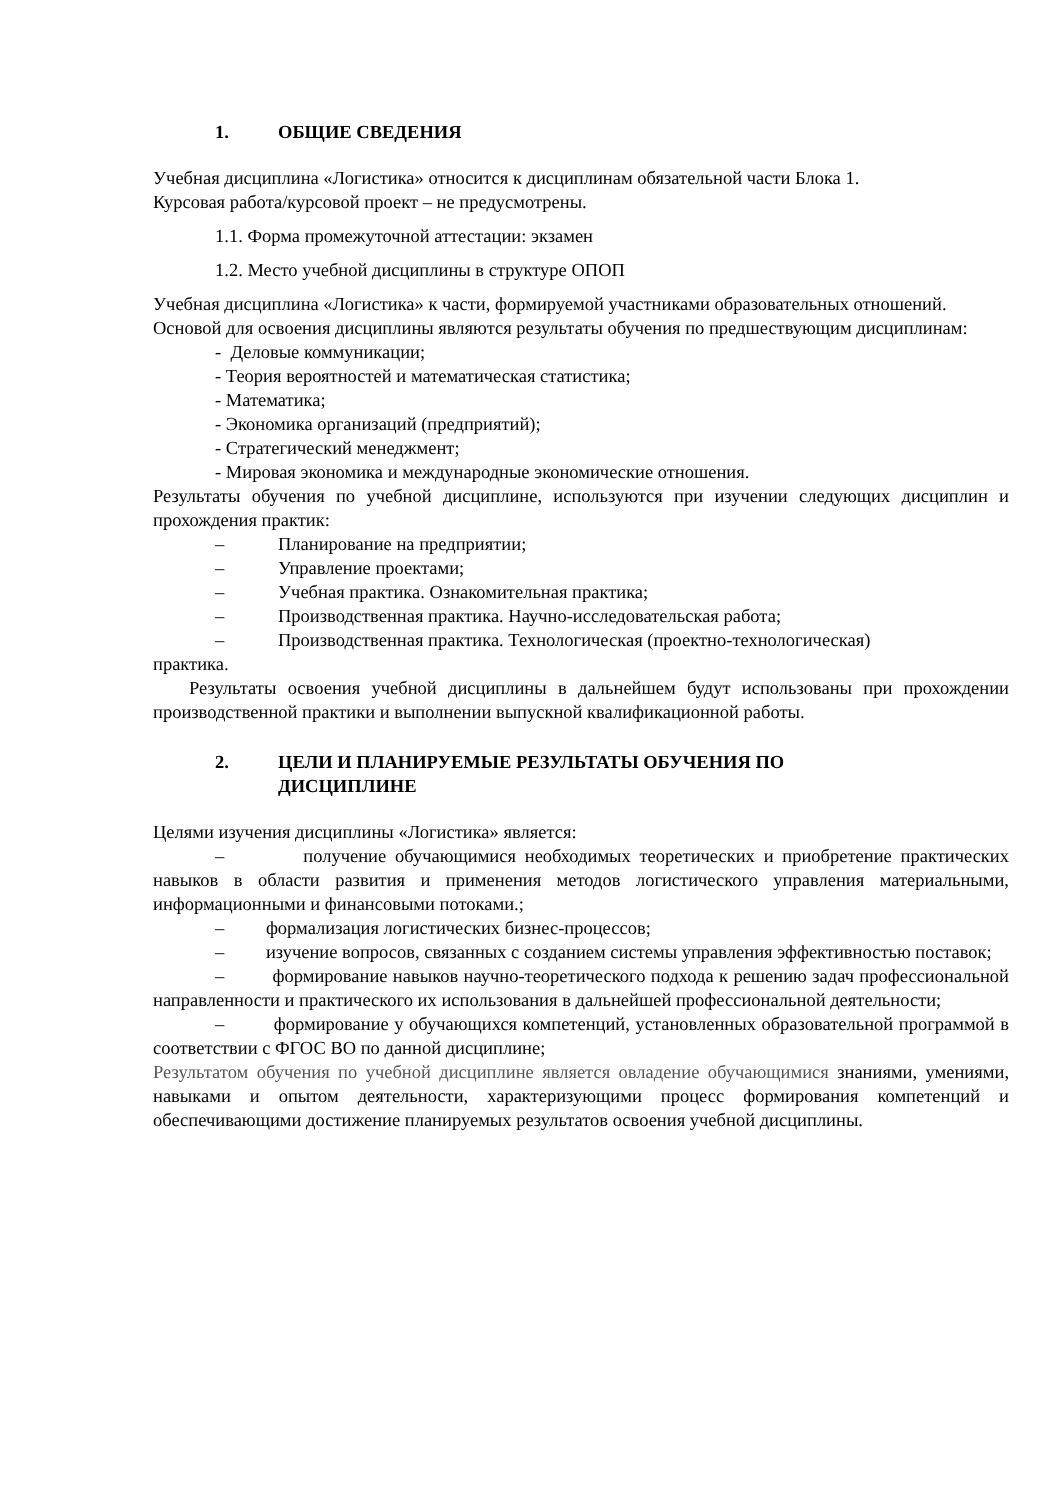1. ОБЩИЕ СВЕДЕНИЯ
Учебная дисциплина «Логистика» относится к дисциплинам обязательной части Блока 1.
Курсовая работа/курсовой проект – не предусмотрены.
1.1. Форма промежуточной аттестации: экзамен
1.2. Место учебной дисциплины в структуре ОПОП
Учебная дисциплина «Логистика» к части, формируемой участниками образовательных отношений.
Основой для освоения дисциплины являются результаты обучения по предшествующим дисциплинам:
- Деловые коммуникации;
- Теория вероятностей и математическая статистика;
- Математика;
- Экономика организаций (предприятий);
- Стратегический менеджмент;
- Мировая экономика и международные экономические отношения.
Результаты обучения по учебной дисциплине, используются при изучении следующих дисциплин и прохождения практик:
– Планирование на предприятии;
– Управление проектами;
– Учебная практика. Ознакомительная практика;
– Производственная практика. Научно-исследовательская работа;
– Производственная практика. Технологическая (проектно-технологическая)
практика.
Результаты освоения учебной дисциплины в дальнейшем будут использованы при прохождении производственной практики и выполнении выпускной квалификационной работы.
2. ЦЕЛИ И ПЛАНИРУЕМЫЕ РЕЗУЛЬТАТЫ ОБУЧЕНИЯ ПО
ДИСЦИПЛИНЕ
Целями изучения дисциплины «Логистика» является:
– получение обучающимися необходимых теоретических и приобретение практических навыков в области развития и применения методов логистического управления материальными, информационными и финансовыми потоками.;
– формализация логистических бизнес-процессов;
– изучение вопросов, связанных с созданием системы управления эффективностью поставок;
– формирование навыков научно-теоретического подхода к решению задач профессиональной направленности и практического их использования в дальнейшей профессиональной деятельности;
– формирование у обучающихся компетенций, установленных образовательной программой в соответствии с ФГОС ВО по данной дисциплине;
Результатом обучения по учебной дисциплине является овладение обучающимися знаниями, умениями, навыками и опытом деятельности, характеризующими процесс формирования компетенций и обеспечивающими достижение планируемых результатов освоения учебной дисциплины.